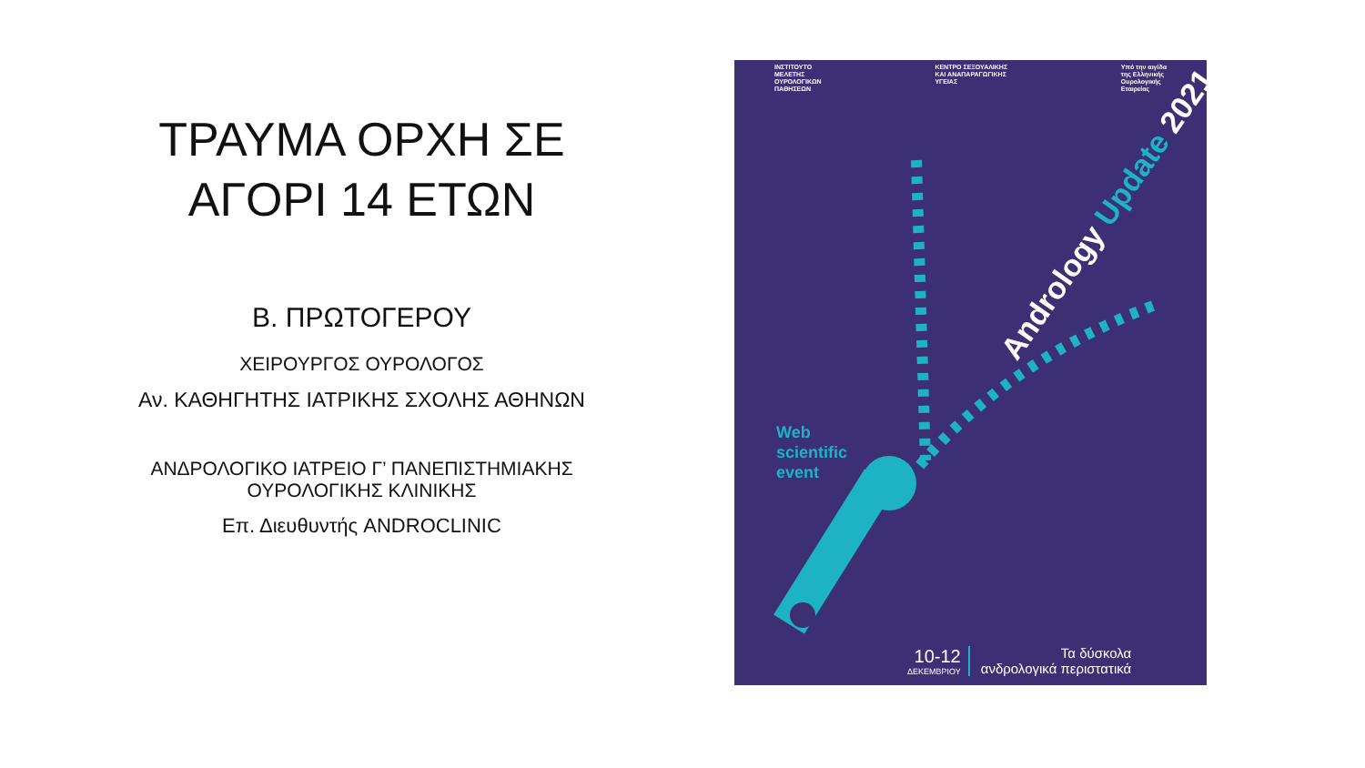ΤΡΑΥΜΑ ΟΡΧΗ ΣΕ
ΑΓΟΡΙ 14 ΕΤΩΝ
Β. ΠΡΩΤΟΓΕΡΟΥ
ΧΕΙΡΟΥΡΓΟΣ ΟΥΡΟΛΟΓΟΣ
Αν. ΚΑΘΗΓΗΤΗΣ ΙΑΤΡΙΚΗΣ ΣΧΟΛΗΣ ΑΘΗΝΩΝ
ΑΝΔΡΟΛΟΓΙΚΟ ΙΑΤΡΕΙΟ Γ’ ΠΑΝΕΠΙΣΤΗΜΙΑΚΗΣ ΟΥΡΟΛΟΓΙΚΗΣ ΚΛΙΝΙΚΗΣ
Επ. Διευθυντής ANDROCLINIC
ΙΝΣΤΙΤΟΥΤΟ
ΜΕΛΕΤΗΣ
ΟΥΡΟΛΟΓΙΚΩΝ
ΠΑΘΗΣΕΩΝ
ΚΕΝΤΡΟ ΣΕΞΟΥΑΛΙΚΗΣ
ΚΑΙ ΑΝΑΠΑΡΑΓΩΓΙΚΗΣ
ΥΓΕΙΑΣ
Υπό την αιγίδα
της Ελληνικής
Ουρολογικής
Εταιρείας
Andrology Update 2021
Web
scientific
event
10-12
ΔΕΚΕΜΒΡΙΟΥ
Τα δύσκολα
ανδρολογικά περιστατικά